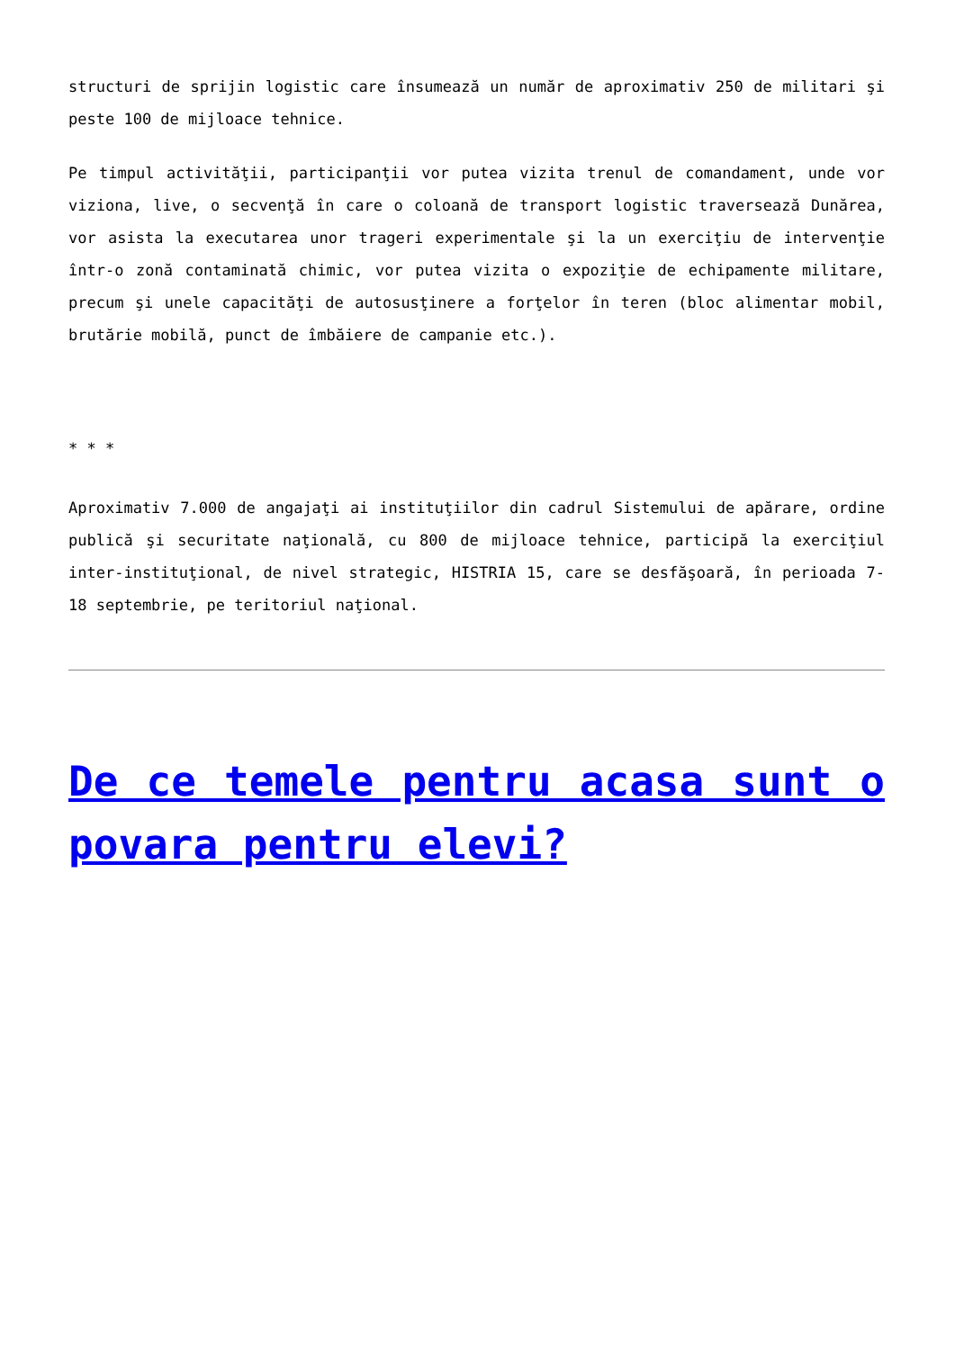structuri de sprijin logistic care însumează un număr de aproximativ 250 de militari şi peste 100 de mijloace tehnice.
Pe timpul activităţii, participanţii vor putea vizita trenul de comandament, unde vor viziona, live, o secvenţă în care o coloană de transport logistic traversează Dunărea, vor asista la executarea unor trageri experimentale şi la un exerciţiu de intervenţie într-o zonă contaminată chimic, vor putea vizita o expoziţie de echipamente militare, precum şi unele capacităţi de autosusţinere a forţelor în teren (bloc alimentar mobil, brutărie mobilă, punct de îmbăiere de campanie etc.).
* * *
Aproximativ 7.000 de angajaţi ai instituţiilor din cadrul Sistemului de apărare, ordine publică şi securitate naţională, cu 800 de mijloace tehnice, participă la exerciţiul inter-instituţional, de nivel strategic, HISTRIA 15, care se desfăşoară, în perioada 7-18 septembrie, pe teritoriul naţional.
De ce temele pentru acasa sunt o povara pentru elevi?